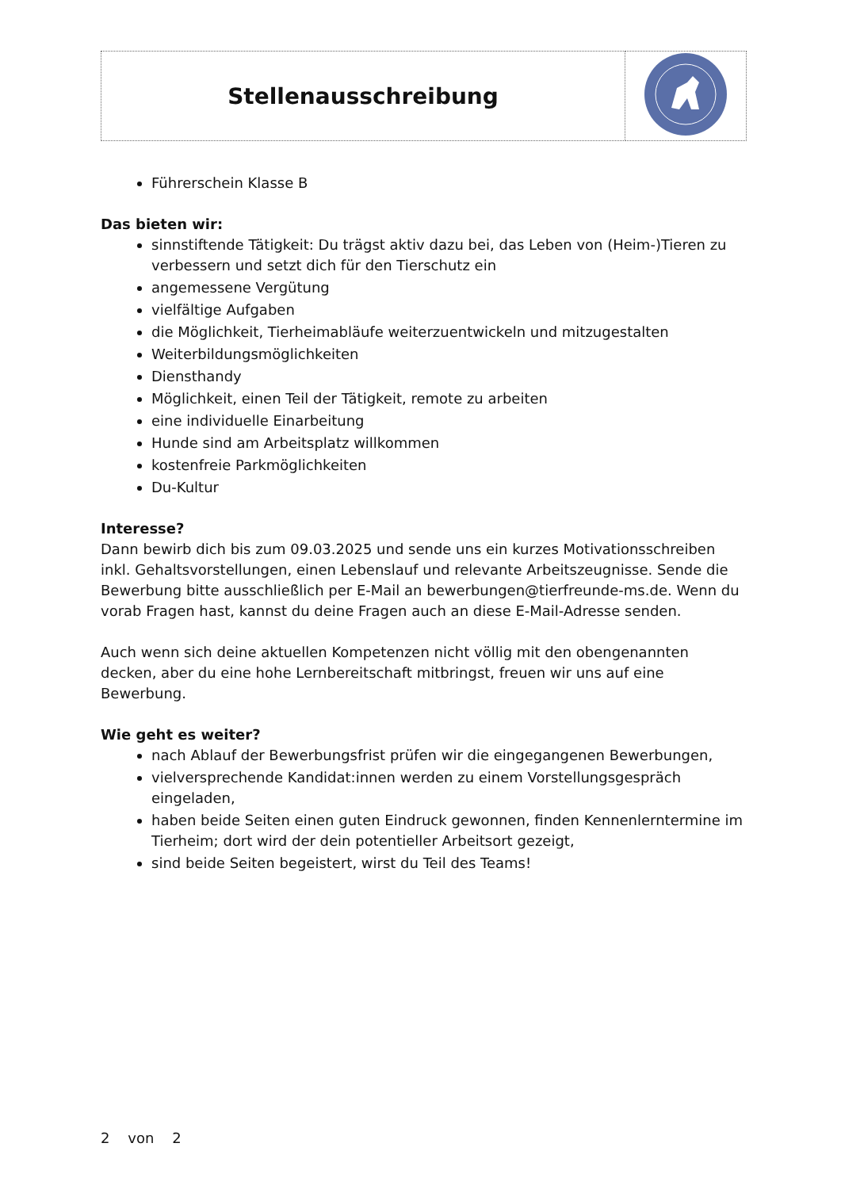| Stellenausschreibung | |
Führerschein Klasse B
Das bieten wir:
sinnstiftende Tätigkeit: Du trägst aktiv dazu bei, das Leben von (Heim-)Tieren zu verbessern und setzt dich für den Tierschutz ein
angemessene Vergütung
vielfältige Aufgaben
die Möglichkeit, Tierheimabläufe weiterzuentwickeln und mitzugestalten
Weiterbildungsmöglichkeiten
Diensthandy
Möglichkeit, einen Teil der Tätigkeit, remote zu arbeiten
eine individuelle Einarbeitung
Hunde sind am Arbeitsplatz willkommen
kostenfreie Parkmöglichkeiten
Du-Kultur
Interesse?
Dann bewirb dich bis zum 09.03.2025 und sende uns ein kurzes Motivationsschreiben inkl. Gehaltsvorstellungen, einen Lebenslauf und relevante Arbeitszeugnisse. Sende die Bewerbung bitte ausschließlich per E-Mail an bewerbungen@tierfreunde-ms.de. Wenn du vorab Fragen hast, kannst du deine Fragen auch an diese E-Mail-Adresse senden.
Auch wenn sich deine aktuellen Kompetenzen nicht völlig mit den obengenannten decken, aber du eine hohe Lernbereitschaft mitbringst, freuen wir uns auf eine Bewerbung.
Wie geht es weiter?
nach Ablauf der Bewerbungsfrist prüfen wir die eingegangenen Bewerbungen,
vielversprechende Kandidat:innen werden zu einem Vorstellungsgespräch eingeladen,
haben beide Seiten einen guten Eindruck gewonnen, finden Kennenlerntermine im Tierheim; dort wird der dein potentieller Arbeitsort gezeigt,
sind beide Seiten begeistert, wirst du Teil des Teams!
2 von 2